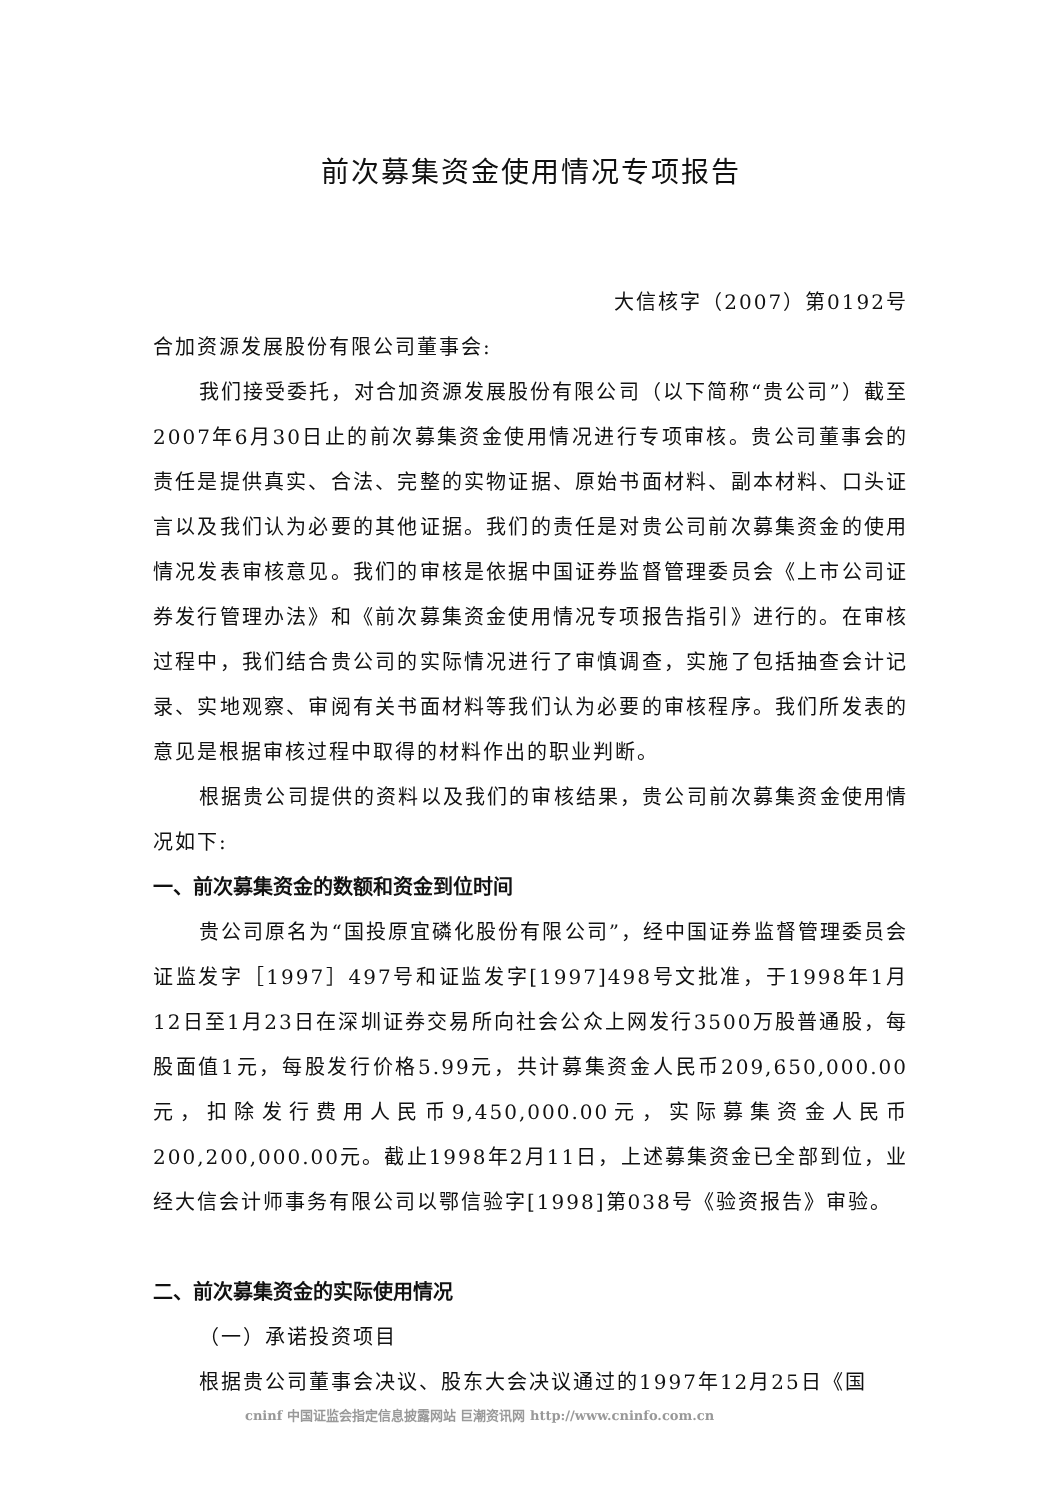前次募集资金使用情况专项报告
大信核字（2007）第0192号
合加资源发展股份有限公司董事会:
我们接受委托，对合加资源发展股份有限公司（以下简称“贵公司”）截至2007年6月30日止的前次募集资金使用情况进行专项审核。贵公司董事会的责任是提供真实、合法、完整的实物证据、原始书面材料、副本材料、口头证言以及我们认为必要的其他证据。我们的责任是对贵公司前次募集资金的使用情况发表审核意见。我们的审核是依据中国证券监督管理委员会《上市公司证券发行管理办法》和《前次募集资金使用情况专项报告指引》进行的。在审核过程中，我们结合贵公司的实际情况进行了审慎调查，实施了包括抽查会计记录、实地观察、审阅有关书面材料等我们认为必要的审核程序。我们所发表的意见是根据审核过程中取得的材料作出的职业判断。
根据贵公司提供的资料以及我们的审核结果，贵公司前次募集资金使用情况如下:
一、前次募集资金的数额和资金到位时间
贵公司原名为“国投原宜磷化股份有限公司”，经中国证券监督管理委员会证监发字［1997］497号和证监发字[1997]498号文批准，于1998年1月12日至1月23日在深圳证券交易所向社会公众上网发行3500万股普通股，每股面值1元，每股发行价格5.99元，共计募集资金人民币209,650,000.00元，扣除发行费用人民币9,450,000.00元，实际募集资金人民币200,200,000.00元。截止1998年2月11日，上述募集资金已全部到位，业经大信会计师事务有限公司以鄂信验字[1998]第038号《验资报告》审验。
二、前次募集资金的实际使用情况
（一）承诺投资项目
根据贵公司董事会决议、股东大会决议通过的1997年12月25日《国
cninf 中国证监会指定信息披露网站 巨潮资讯网 http://www.cninfo.com.cn